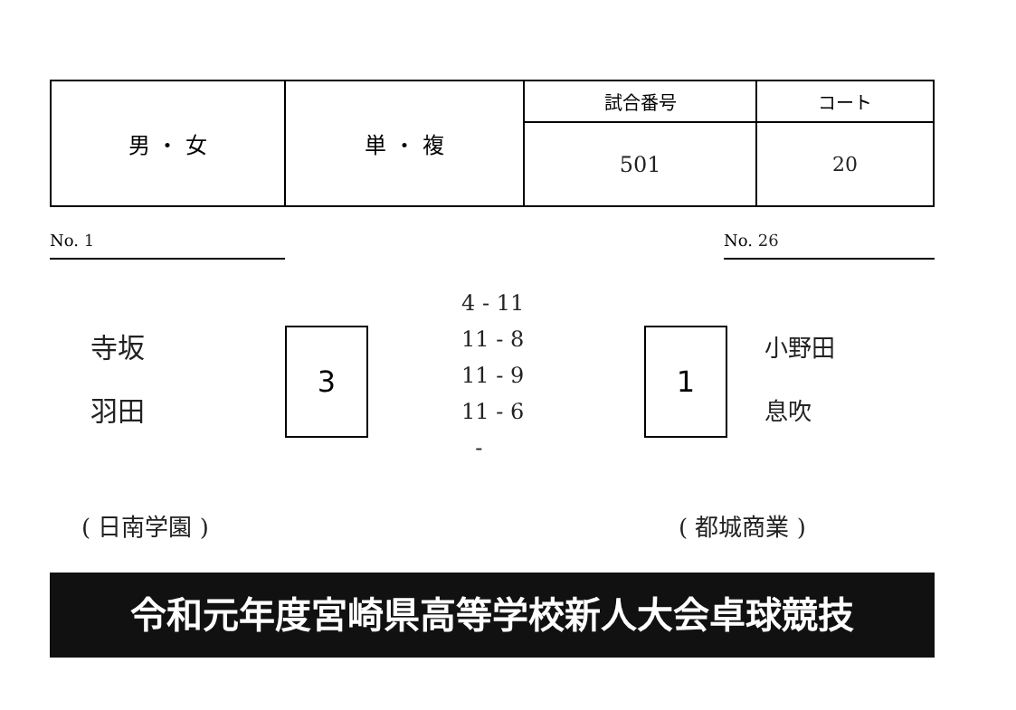| 男 ・ 女 | 単 ・ 複 | 試合番号 | コート |
| | | 501 | 20 |
No. 1 No. 26
寺坂
羽田
3
4 - 11
11 - 8
11 - 9
11 - 6
-
1
小野田
息吹
( 日南学園 ) ( 都城商業 )
令和元年度宮崎県高等学校新人大会卓球競技